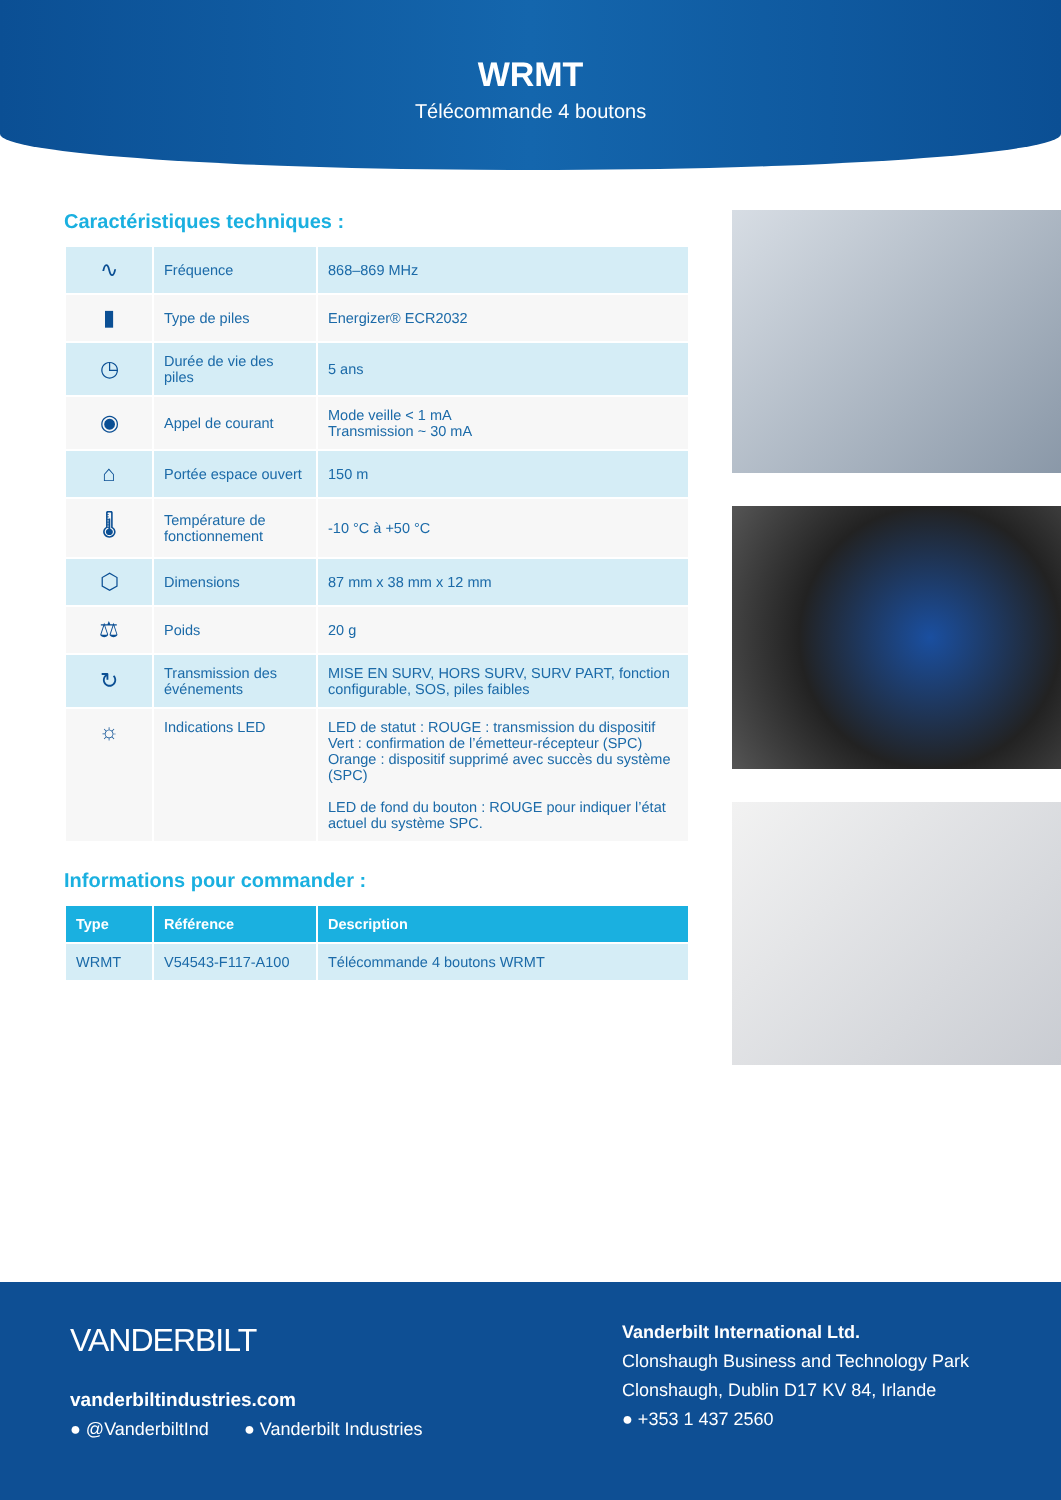WRMT
Télécommande 4 boutons
Caractéristiques techniques :
| ∿ | Fréquence | 868–869 MHz |
| ▮ | Type de piles | Energizer® ECR2032 |
| ◷ | Durée de vie des piles | 5 ans |
| ◉ | Appel de courant | Mode veille < 1 mA Transmission ~ 30 mA |
| ⌂ | Portée espace ouvert | 150 m |
| 🌡 | Température de fonctionnement | -10 °C à +50 °C |
| ⬡ | Dimensions | 87 mm x 38 mm x 12 mm |
| ⚖ | Poids | 20 g |
| ↻ | Transmission des événements | MISE EN SURV, HORS SURV, SURV PART, fonction configurable, SOS, piles faibles |
| ☼ | Indications LED | LED de statut : ROUGE : transmission du dispositif Vert : confirmation de l’émetteur-récepteur (SPC) Orange : dispositif supprimé avec succès du système (SPC) LED de fond du bouton : ROUGE pour indiquer l’état actuel du système SPC. |
Informations pour commander :
| Type | Référence | Description |
| --- | --- | --- |
| WRMT | V54543-F117-A100 | Télécommande 4 boutons WRMT |
VANDERBILT
vanderbiltindustries.com
● @VanderbiltInd ● Vanderbilt Industries
Vanderbilt International Ltd.
Clonshaugh Business and Technology Park
Clonshaugh, Dublin D17 KV 84, Irlande
● +353 1 437 2560